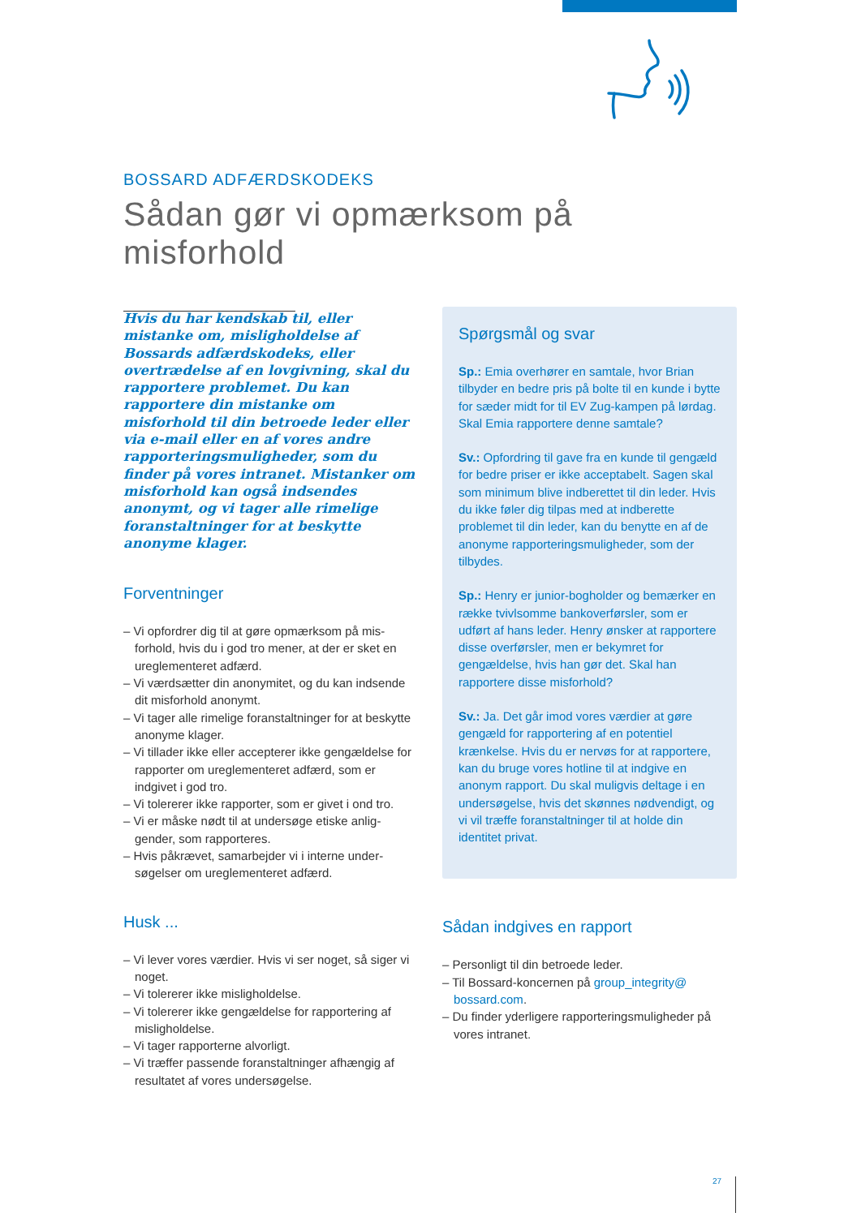BOSSARD ADFÆRDSKODEKS
Sådan gør vi opmærksom på misforhold
Hvis du har kendskab til, eller mistanke om, misligholdelse af Bossards adfærdskodeks, eller overtrædelse af en lovgivning, skal du rapportere problemet. Du kan rapportere din mistanke om misforhold til din betroede leder eller via e-mail eller en af vores andre rappor­teringsmuligheder, som du finder på vores intranet. Mistanker om misforhold kan også indsendes anonymt, og vi tager alle rimelige foranstaltninger for at beskytte anonyme klager.
Forventninger
– Vi opfordrer dig til at gøre opmærksom på mis­forhold, hvis du i god tro mener, at der er sket en ureglementeret adfærd.
– Vi værdsætter din anonymitet, og du kan indsen­de dit misforhold anonymt.
– Vi tager alle rimelige foranstaltninger for at beskytte anonyme klager.
– Vi tillader ikke eller accepterer ikke gengældelse for rapporter om ureglementeret adfærd, som er indgivet i god tro.
– Vi tolererer ikke rapporter, som er givet i ond tro.
– Vi er måske nødt til at undersøge etiske anlig­gender, som rapporteres.
– Hvis påkrævet, samarbejder vi i interne under­søgelser om ureglementeret adfærd.
Husk ...
– Vi lever vores værdier. Hvis vi ser noget, så siger vi noget.
– Vi tolererer ikke misligholdelse.
– Vi tolererer ikke gengældelse for rapportering af misligholdelse.
– Vi tager rapporterne alvorligt.
– Vi træffer passende foranstaltninger afhængig af resultatet af vores undersøgelse.
Spørgsmål og svar
Sp.: Emia overhører en samtale, hvor Brian tilbyder en bedre pris på bolte til en kunde i bytte for sæder midt for til EV Zug-kampen på lørdag. Skal Emia rapportere denne samtale?
Sv.: Opfordring til gave fra en kunde til gen­gæld for bedre priser er ikke acceptabelt. Sagen skal som minimum blive indberettet til din leder. Hvis du ikke føler dig tilpas med at indberette problemet til din leder, kan du benytte en af de anonyme rapporteringsmu­ligheder, som der tilbydes.
Sp.: Henry er junior-bogholder og bemærker en række tvivlsomme bankoverførsler, som er udført af hans leder. Henry ønsker at rap­portere disse overførsler, men er bekymret for gengældelse, hvis han gør det. Skal han rapportere disse misforhold?
Sv.: Ja. Det går imod vores værdier at gøre gengæld for rapportering af en potentiel krænkelse. Hvis du er nervøs for at rappor­tere, kan du bruge vores hotline til at indgive en anonym rapport. Du skal muligvis deltage i en undersøgelse, hvis det skønnes nød­vendigt, og vi vil træffe foranstaltninger til at holde din identitet privat.
Sådan indgives en rapport
– Personligt til din betroede leder.
– Til Bossard-koncernen på group_integrity@ bossard.com.
– Du finder yderligere rapporteringsmuligheder på vores intranet.
27